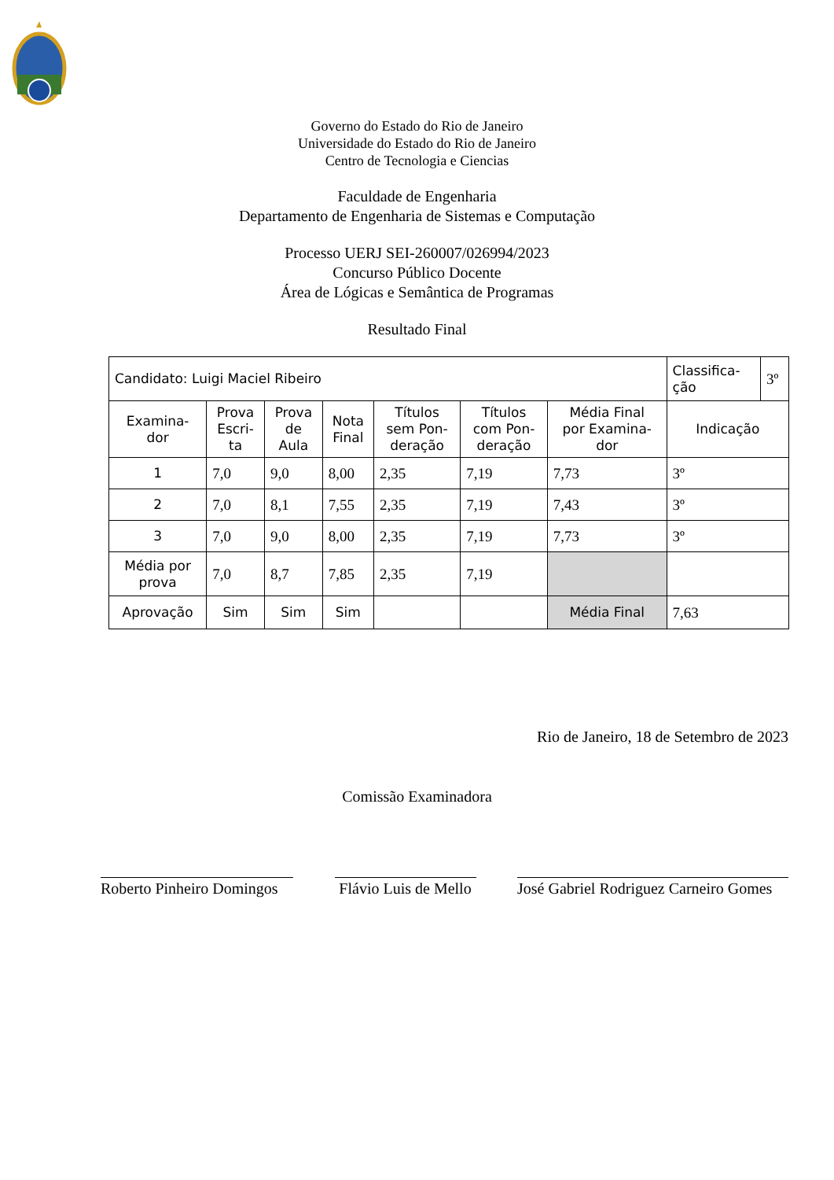Governo do Estado do Rio de Janeiro
Universidade do Estado do Rio de Janeiro
Centro de Tecnologia e Ciencias
Faculdade de Engenharia
Departamento de Engenharia de Sistemas e Computação
Processo UERJ SEI-260007/026994/2023
Concurso Público Docente
Área de Lógicas e Semântica de Programas
Resultado Final
| Candidato: Luigi Maciel Ribeiro | | | | | | | Classifica- ção | 3º |
| Examina- dor | Prova Escri- ta | Prova de Aula | Nota Final | Títulos sem Pon- deração | Títulos com Pon- deração | Média Final por Examina- dor | Indicação | |
| 1 | 7,0 | 9,0 | 8,00 | 2,35 | 7,19 | 7,73 | 3º | |
| 2 | 7,0 | 8,1 | 7,55 | 2,35 | 7,19 | 7,43 | 3º | |
| 3 | 7,0 | 9,0 | 8,00 | 2,35 | 7,19 | 7,73 | 3º | |
| Média por prova | 7,0 | 8,7 | 7,85 | 2,35 | 7,19 | | | |
| Aprovação | Sim | Sim | Sim | | | Média Final | 7,63 | |
Rio de Janeiro, 18 de Setembro de 2023
Comissão Examinadora
Roberto Pinheiro Domingos
Flávio Luis de Mello
José Gabriel Rodriguez Carneiro Gomes